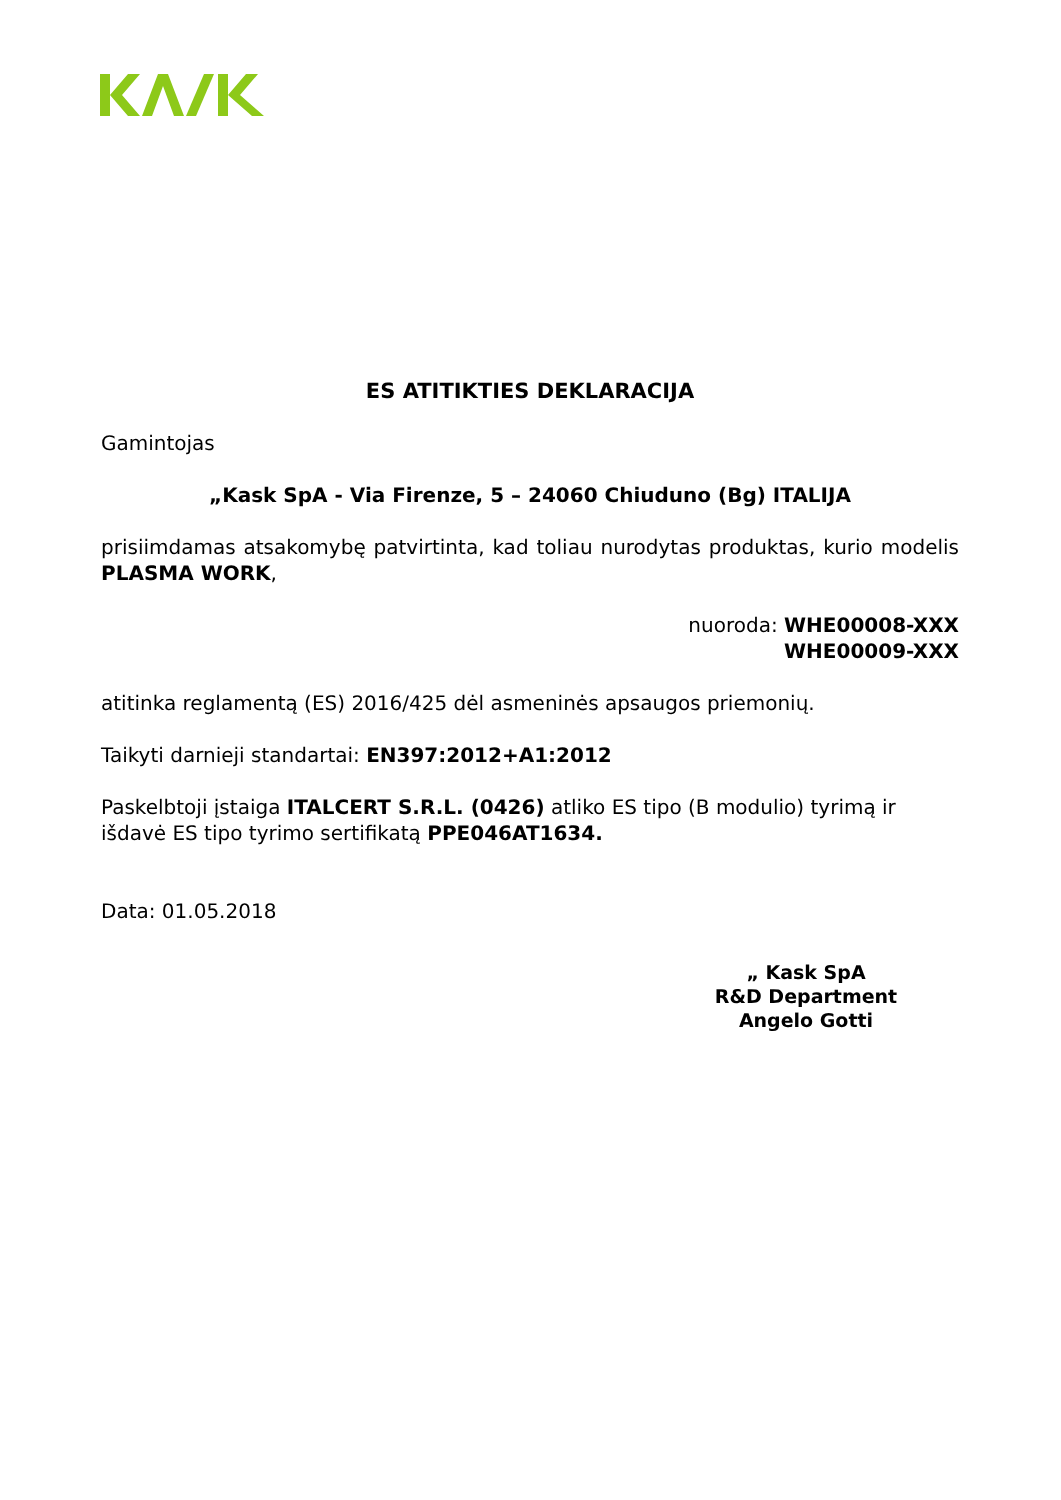ES ATITIKTIES DEKLARACIJA
Gamintojas
„Kask SpA - Via Firenze, 5 – 24060 Chiuduno (Bg) ITALIJA
prisiimdamas atsakomybę patvirtinta, kad toliau nurodytas produktas, kurio modelis PLASMA WORK,
nuoroda: WHE00008-XXX
WHE00009-XXX
atitinka reglamentą (ES) 2016/425 dėl asmeninės apsaugos priemonių.
Taikyti darnieji standartai: EN397:2012+A1:2012
Paskelbtoji įstaiga ITALCERT S.R.L. (0426) atliko ES tipo (B modulio) tyrimą ir išdavė ES tipo tyrimo sertifikatą PPE046AT1634.
Data: 01.05.2018
„ Kask SpA
R&D Department
Angelo Gotti